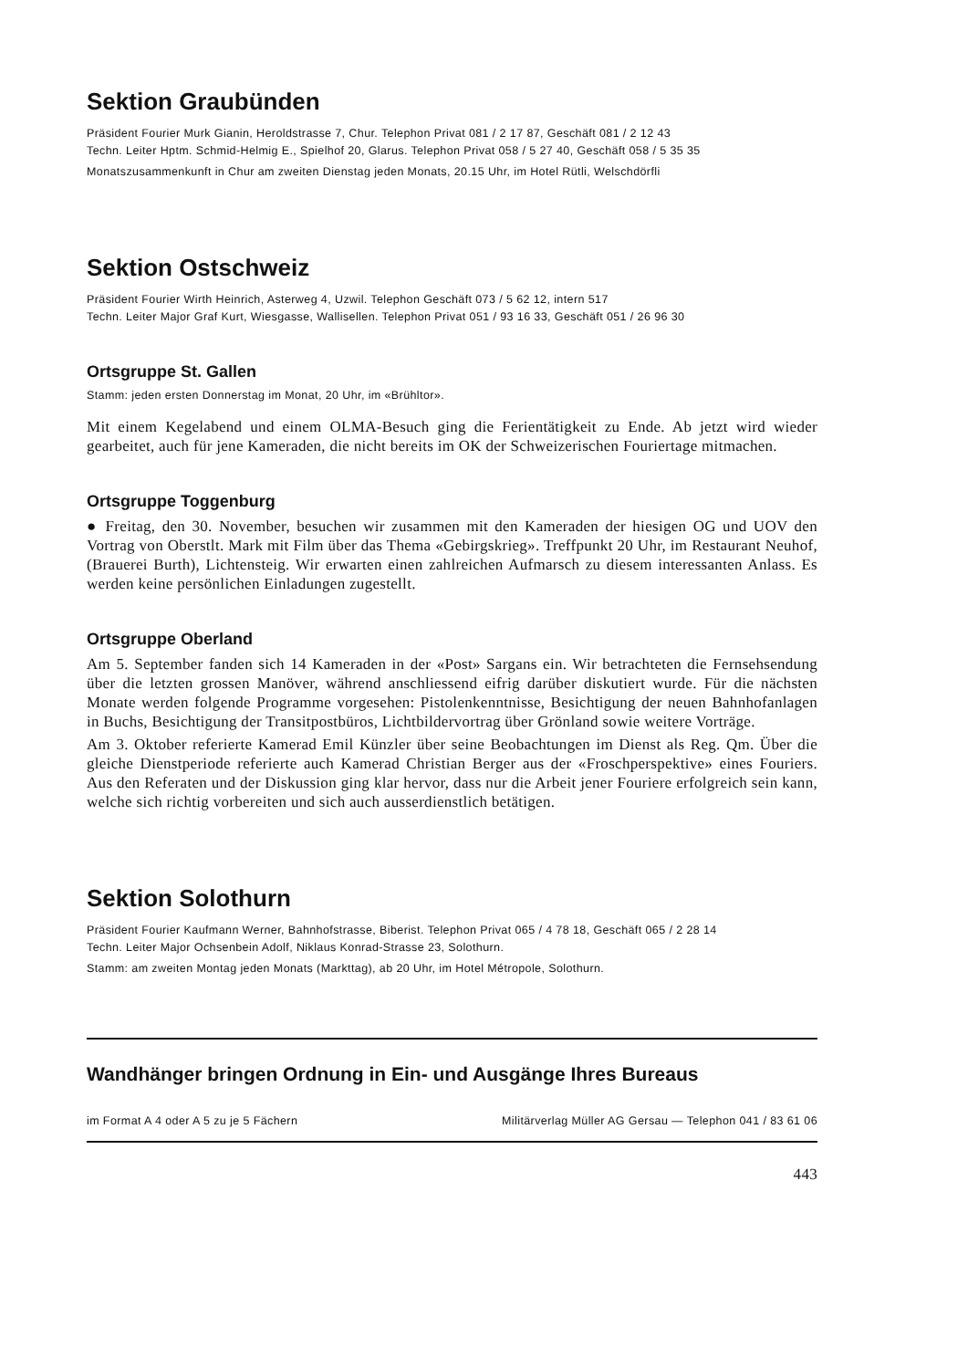Sektion Graubünden
Präsident Fourier Murk Gianin, Heroldstrasse 7, Chur. Telephon Privat 081 / 2 17 87, Geschäft 081 / 2 12 43
Techn. Leiter Hptm. Schmid-Helmig E., Spielhof 20, Glarus. Telephon Privat 058 / 5 27 40, Geschäft 058 / 5 35 35
Monatszusammenkunft in Chur am zweiten Dienstag jeden Monats, 20.15 Uhr, im Hotel Rütli, Welschdörfli
Sektion Ostschweiz
Präsident Fourier Wirth Heinrich, Asterweg 4, Uzwil. Telephon Geschäft 073 / 5 62 12, intern 517
Techn. Leiter Major Graf Kurt, Wiesgasse, Wallisellen. Telephon Privat 051 / 93 16 33, Geschäft 051 / 26 96 30
Ortsgruppe St. Gallen
Stamm: jeden ersten Donnerstag im Monat, 20 Uhr, im «Brühltor».
Mit einem Kegelabend und einem OLMA-Besuch ging die Ferientätigkeit zu Ende. Ab jetzt wird wieder gearbeitet, auch für jene Kameraden, die nicht bereits im OK der Schweizerischen Fouriertage mitmachen.
Ortsgruppe Toggenburg
● Freitag, den 30. November, besuchen wir zusammen mit den Kameraden der hiesigen OG und UOV den Vortrag von Oberstlt. Mark mit Film über das Thema «Gebirgskrieg». Treffpunkt 20 Uhr, im Restaurant Neuhof, (Brauerei Burth), Lichtensteig. Wir erwarten einen zahlreichen Aufmarsch zu diesem interessanten Anlass. Es werden keine persönlichen Einladungen zugestellt.
Ortsgruppe Oberland
Am 5. September fanden sich 14 Kameraden in der «Post» Sargans ein. Wir betrachteten die Fernsehsendung über die letzten grossen Manöver, während anschliessend eifrig darüber diskutiert wurde. Für die nächsten Monate werden folgende Programme vorgesehen: Pistolenkenntnisse, Besichtigung der neuen Bahnhofanlagen in Buchs, Besichtigung der Transitpostbüros, Lichtbildervortrag über Grönland sowie weitere Vorträge.
Am 3. Oktober referierte Kamerad Emil Künzler über seine Beobachtungen im Dienst als Reg. Qm. Über die gleiche Dienstperiode referierte auch Kamerad Christian Berger aus der «Froschperspektive» eines Fouriers. Aus den Referaten und der Diskussion ging klar hervor, dass nur die Arbeit jener Fouriere erfolgreich sein kann, welche sich richtig vorbereiten und sich auch ausserdienstlich betätigen.
Sektion Solothurn
Präsident Fourier Kaufmann Werner, Bahnhofstrasse, Biberist. Telephon Privat 065 / 4 78 18, Geschäft 065 / 2 28 14
Techn. Leiter Major Ochsenbein Adolf, Niklaus Konrad-Strasse 23, Solothurn.
Stamm: am zweiten Montag jeden Monats (Markttag), ab 20 Uhr, im Hotel Métropole, Solothurn.
Wandhänger bringen Ordnung in Ein- und Ausgänge Ihres Bureaus
im Format A 4 oder A 5 zu je 5 Fächern Militärverlag Müller AG Gersau — Telephon 041 / 83 61 06
443